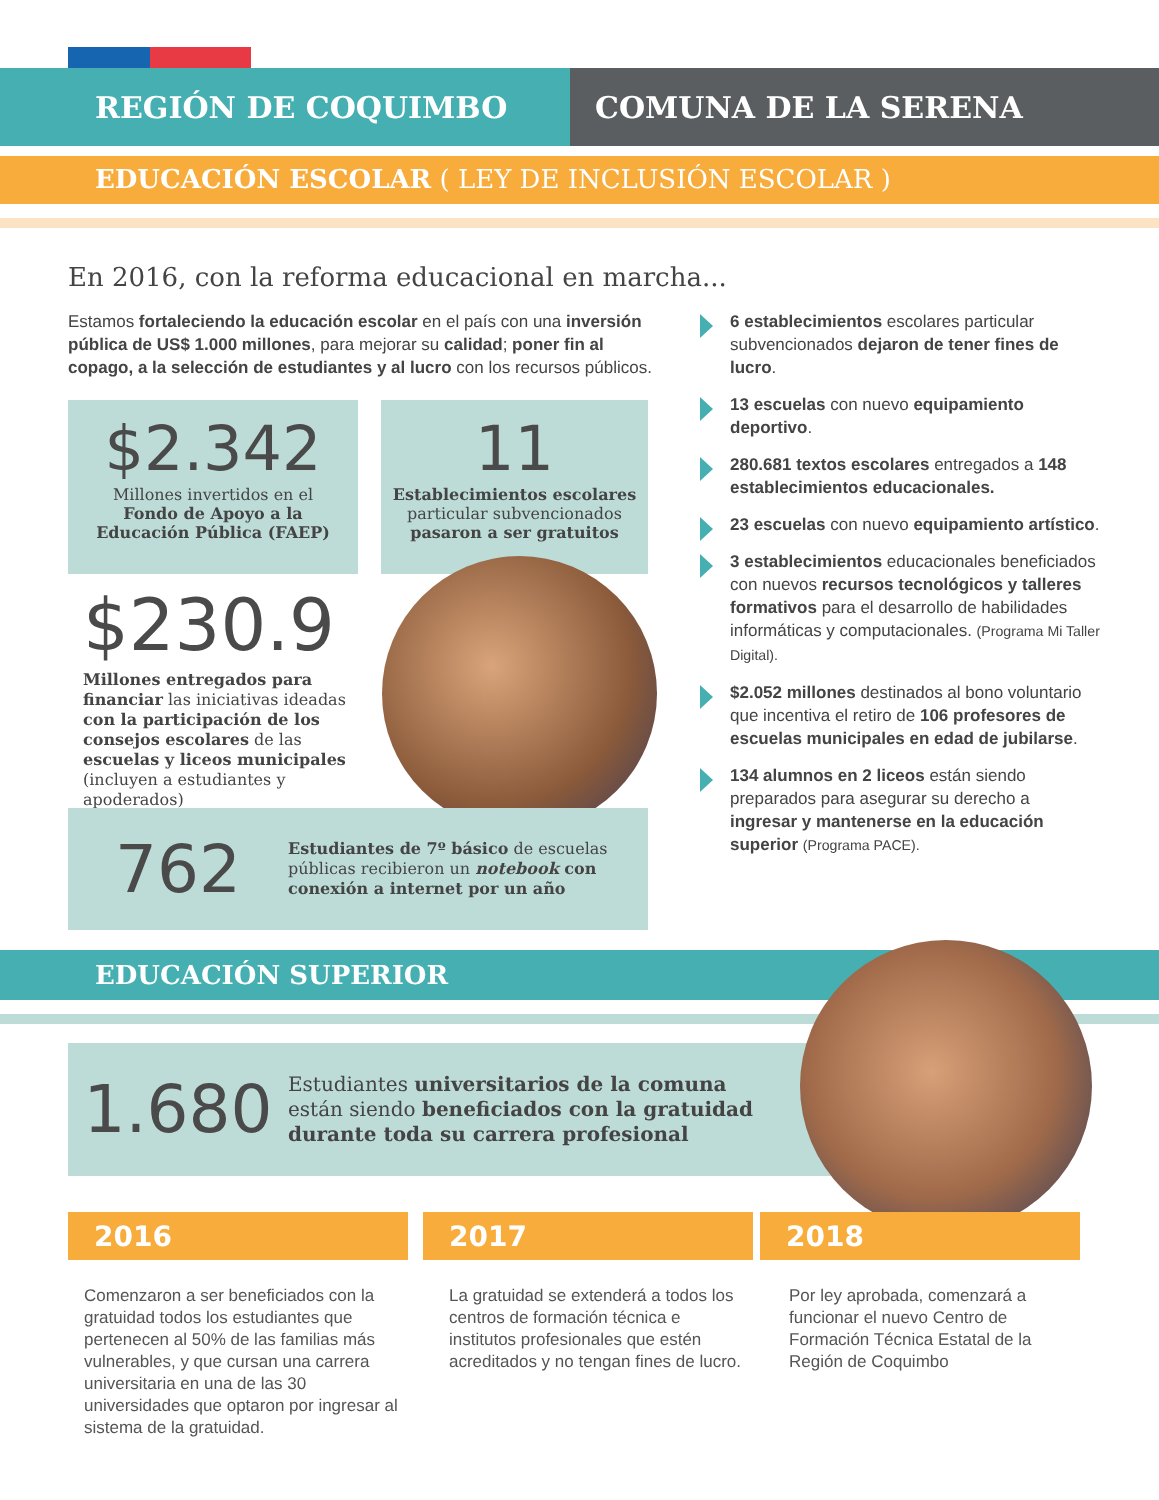REGIÓN DE COQUIMBO COMUNA DE LA SERENA
EDUCACIÓN ESCOLAR ( LEY DE INCLUSIÓN ESCOLAR )
En 2016, con la reforma educacional en marcha...
Estamos fortaleciendo la educación escolar en el país con una inversión pública de US$ 1.000 millones, para mejorar su calidad; poner fin al copago, a la selección de estudiantes y al lucro con los recursos públicos.
$2.342
Millones invertidos en el
Fondo de Apoyo a la
Educación Pública (FAEP)
11
Establecimientos escolares
particular subvencionados
pasaron a ser gratuitos
$230.9
Millones entregados para financiar las iniciativas ideadas con la participación de los consejos escolares de las escuelas y liceos municipales (incluyen a estudiantes y apoderados)
762
Estudiantes de 7º básico de escuelas públicas recibieron un notebook con conexión a internet por un año
6 establecimientos escolares particular subvencionados dejaron de tener fines de lucro.
13 escuelas con nuevo equipamiento deportivo.
280.681 textos escolares entregados a 148 establecimientos educacionales.
23 escuelas con nuevo equipamiento artístico.
3 establecimientos educacionales beneficiados con nuevos recursos tecnológicos y talleres formativos para el desarrollo de habilidades informáticas y computacionales. (Programa Mi Taller Digital).
$2.052 millones destinados al bono voluntario que incentiva el retiro de 106 profesores de escuelas municipales en edad de jubilarse.
134 alumnos en 2 liceos están siendo preparados para asegurar su derecho a ingresar y mantenerse en la educación superior (Programa PACE).
EDUCACIÓN SUPERIOR
1.680
Estudiantes universitarios de la comuna
están siendo beneficiados con la gratuidad
durante toda su carrera profesional
2016 2017 2018
Comenzaron a ser beneficiados con la gratuidad todos los estudiantes que pertenecen al 50% de las familias más vulnerables, y que cursan una carrera universitaria en una de las 30 universidades que optaron por ingresar al sistema de la gratuidad.
La gratuidad se extenderá a todos los centros de formación técnica e institutos profesionales que estén acreditados y no tengan fines de lucro.
Por ley aprobada, comenzará a funcionar el nuevo Centro de Formación Técnica Estatal de la Región de Coquimbo